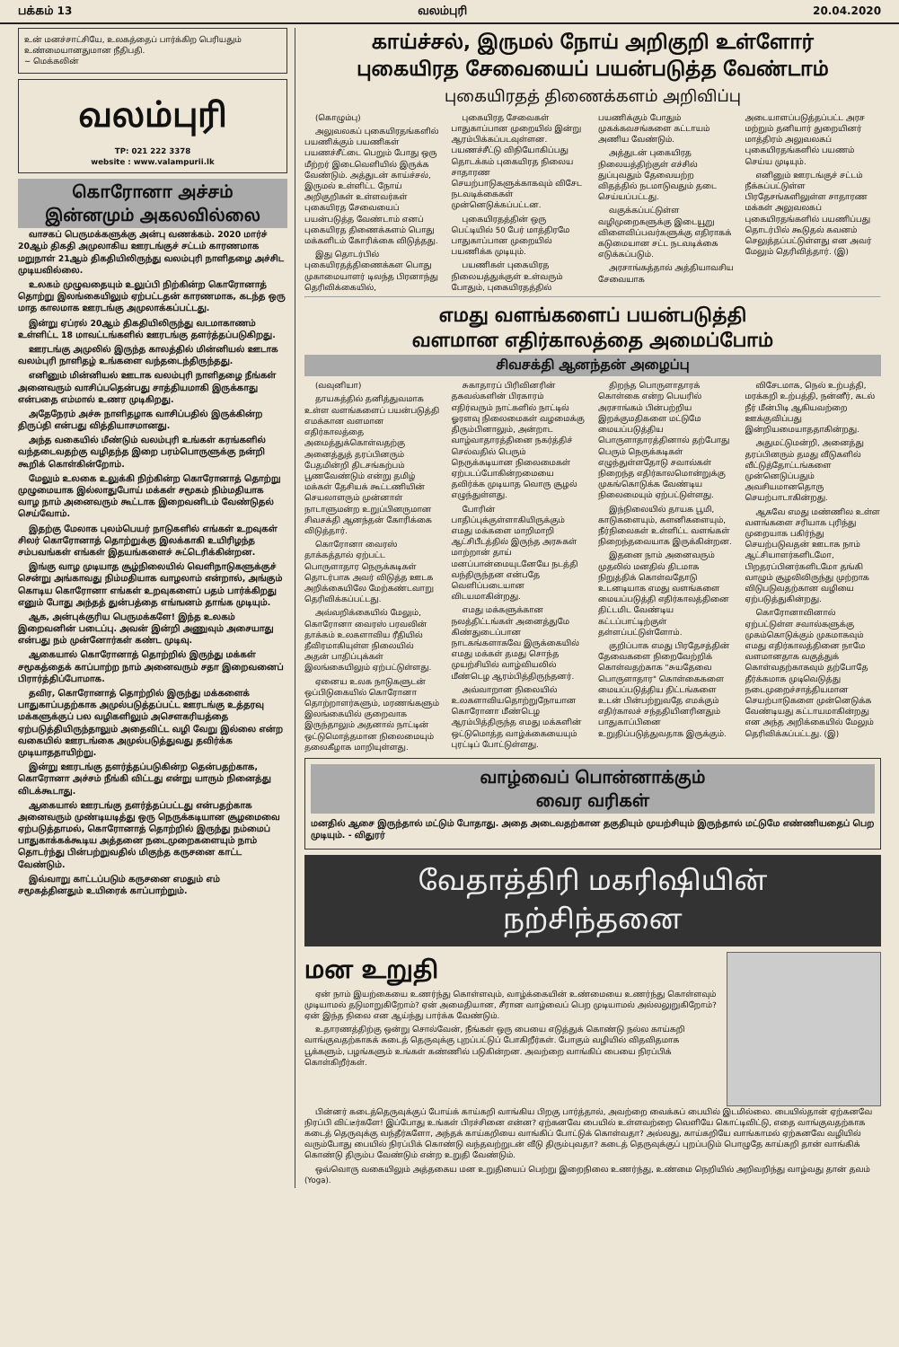பக்கம் 13 வலம்புரி 20.04.2020
உன் மனச்சாட்சியே, உலகத்தைப் பார்க்கிற பெரியதும் உண்மையானதுமான நீதிபதி.
~ மெக்கலின்
வலம்புரி
TP: 021 222 3378
website : www.valampurii.lk
கொரோனா அச்சம்
இன்னமும் அகலவில்லை
வாசகப் பெருமக்களுக்கு அன்பு வணக்கம். 2020 மார்ச் 20ஆம் திகதி அமுலாகிய ஊரடங்குச் சட்டம் காரணமாக மறுநாள் 21ஆம் திகதியிலிருந்து வலம்புரி நாளிதழை அச்சிட முடியவில்லை.
உலகம் முழுவதையும் உலுப்பி நிற்கின்ற கொரோனாத் தொற்று இலங்கையிலும் ஏற்பட்டதன் காரணமாக, கடந்த ஒரு மாத காலமாக ஊரடங்கு அமுலாக்கப்பட்டது.
இன்று ஏப்ரல் 20ஆம் திகதியிலிருந்து வடமாகாணம் உள்ளிட்ட 18 மாவட்டங்களில் ஊரடங்கு தளர்த்தப்படுகிறது.
ஊரடங்கு அமுலில் இருந்த காலத்தில் மின்னியல் ஊடாக வலம்புரி நாளிதழ் உங்களை வந்தடைந்திருந்தது.
எனினும் மின்னியல் ஊடாக வலம்புரி நாளிதழை நீங்கள் அனைவரும் வாசிப்பதென்பது சாத்தியமாகி இருக்காது என்பதை எம்மால் உணர முடிகிறது.
அதேநேரம் அச்சு நாளிதழாக வாசிப்பதில் இருக்கின்ற திருப்தி என்பது வித்தியாசமானது.
அந்த வகையில் மீண்டும் வலம்புரி உங்கள் கரங்களில் வந்தடைவதற்கு வழிதந்த இறை பரம்பொருளுக்கு நன்றி கூறிக் கொள்கின்றோம்.
மேலும் உலகை உலுக்கி நிற்கின்ற கொரோனாத் தொற்று முழுமையாக இல்லாதுபோய் மக்கள் சமூகம் நிம்மதியாக வாழ நாம் அனைவரும் கூட்டாக இறைவனிடம் வேண்டுதல் செய்வோம்.
இதற்கு மேலாக புலம்பெயர் நாடுகளில் எங்கள் உறவுகள் சிலர் கொரோனாத் தொற்றுக்கு இலக்காகி உயிரிழந்த சம்பவங்கள் எங்கள் இதயங்களைச் சுட்டெரிக்கின்றன.
இங்கு வாழ முடியாத சூழ்நிலையில் வெளிநாடுகளுக்குச் சென்று அங்காவது நிம்மதியாக வாழலாம் என்றால், அங்கும் கொடிய கொரோனா எங்கள் உறவுகளைப் பதம் பார்க்கிறது எனும் போது அந்தத் துன்பத்தை எங்ஙனம் தாங்க முடியும்.
ஆக, அன்புக்குரிய பெருமக்களே! இந்த உலகம் இறைவனின் படைப்பு. அவன் இன்றி அணுவும் அசையாது என்பது நம் முன்னோர்கள் கண்ட முடிவு.
ஆகையால் கொரோனாத் தொற்றில் இருந்து மக்கள் சமூகத்தைக் காப்பாற்ற நாம் அனைவரும் சதா இறைவனைப் பிரார்த்திப்போமாக.
தவிர, கொரோனாத் தொற்றில் இருந்து மக்களைக் பாதுகாப்பதற்காக அமுல்படுத்தப்பட்ட ஊரடங்கு உத்தரவு மக்களுக்குப் பல வழிகளிலும் அசௌகரியத்தை ஏற்படுத்தியிருந்தாலும் அதைவிட்ட வழி வேறு இல்லை என்ற வகையில் ஊரடங்கை அமுல்படுத்துவது தவிர்க்க முடியாததாயிற்று.
இன்று ஊரடங்கு தளர்த்தப்படுகின்ற தென்பதற்காக, கொரோனா அச்சம் நீங்கி விட்டது என்று யாரும் நினைத்து விடக்கூடாது.
ஆகையால் ஊரடங்கு தளர்த்தப்பட்டது என்பதற்காக அனைவரும் முண்டியடித்து ஒரு நெருக்கடியான சூழமைவை ஏற்படுத்தாமல், கொரோனாத் தொற்றில் இருந்து நம்மைப் பாதுகாக்கக்கூடிய அத்தனை நடைமுறைகளையும் நாம் தொடர்ந்து பின்பற்றுவதில் மிகுந்த கருசனை காட்ட வேண்டும்.
இவ்வாறு காட்டப்படும் கருசனை எமதும் எம் சமூகத்தினதும் உயிரைக் காப்பாற்றும்.
காய்ச்சல், இருமல் நோய் அறிகுறி உள்ளோர்
புகையிரத சேவையைப் பயன்படுத்த வேண்டாம்
புகையிரதத் திணைக்களம் அறிவிப்பு
(கொழும்பு)
அலுவலகப் புகையிரதங்களில் பயணிக்கும் பயணிகள் பயணச்சீட்டை பெறும் போது ஒரு மீற்றர் இடைவெளியில் இருக்க வேண்டும். அத்துடன் காய்ச்சல், இருமல் உள்ளிட்ட நோய் அறிகுறிகள் உள்ளவர்கள் புகையிரத சேவையைப் பயன்படுத்த வேண்டாம் எனப் புகையிரத திணைக்களம் பொது மக்களிடம் கோரிக்கை விடுத்தது.
இது தொடர்பில் புகையிரதத்திணைக்கள பொது முகாமையாளர் டிலந்த பிரனாந்து தெரிவிக்கையில்,
புகையிரத சேவைகள் பாதுகாப்பான முறையில் இன்று ஆரம்பிக்கப்படவுள்ளன. பயணச்சீட்டு விநியோகிப்பது தொடக்கம் புகையிரத நிலைய சாதாரண செயற்பாடுகளுக்காகவும் விசேட நடவடிக்கைகள் முன்னெடுக்கப்பட்டன.
புகையிரதத்தின் ஒரு பெட்டியில் 50 பேர் மாத்திரமே பாதுகாப்பான முறையில் பயணிக்க முடியும்.
பயணிகள் புகையிரத நிலையத்துக்குள் உள்வரும் போதும், புகையிரதத்தில் பயணிக்கும் போதும் முகக்கவசங்களை கட்டாயம் அணிய வேண்டும்.
அத்துடன் புகையிரத நிலையத்திற்குள் எச்சில் துப்புவதும் தேவையற்ற விதத்தில் நடமாடுவதும் தடை செய்யப்பட்டது.
வகுக்கப்பட்டுள்ள வழிமுறைகளுக்கு இடையூறு விளைவிப்பவர்களுக்கு எதிராகக் கடுமையான சட்ட நடவடிக்கை எடுக்கப்படும்.
அரசாங்கத்தால் அத்தியாவசிய சேவையாக அடையாளப்படுத்தப்பட்ட அரச மற்றும் தனியார் துறையினர் மாத்திரம் அலுவலகப் புகையிரதங்களில் பயணம் செய்ய முடியும்.
எனினும் ஊரடங்குச் சட்டம் நீக்கப்பட்டுள்ள பிரதேசங்களிலுள்ள சாதாரண மக்கள் அலுவலகப் புகையிரதங்களில் பயணிப்பது தொடர்பில் கூடுதல் கவனம் செலுத்தப்பட்டுள்ளது என அவர் மேலும் தெரிவித்தார். (இ)
எமது வளங்களைப் பயன்படுத்தி
வளமான எதிர்காலத்தை அமைப்போம்
சிவசக்தி ஆனந்தன் அழைப்பு
(வவுனியா)
தாயகத்தில் தனித்துவமாக உள்ள வளங்களைப் பயன்படுத்தி எமக்கான வளமான எதிர்காலத்தை அமைத்துக்கொள்வதற்கு அனைத்துத் தரப்பினரும் பேதமின்றி திடசங்கற்பம் பூணவேண்டும் என்று தமிழ் மக்கள் தேசியக் கூட்டணியின் செயலாளரும் முன்னாள் நாடாளுமன்ற உறுப்பினருமான சிவசக்தி ஆனந்தன் கோரிக்கை விடுத்தார்.
கொரோனா வைரஸ் தாக்கத்தால் ஏற்பட்ட பொருளாதார நெருக்கடிகள் தொடர்பாக அவர் விடுத்த ஊடக அறிக்கையிலே மேற்கண்டவாறு தெரிவிக்கப்பட்டது.
அவ்வறிக்கையில் மேலும், கொரோனா வைரஸ் பரவலின் தாக்கம் உலகளாவிய ரீதியில் தீவிரமாகியுள்ள நிலையில் அதன் பாதிப்புக்கள் இலங்கையிலும் ஏற்பட்டுள்ளது.
ஏனைய உலக நாடுகளுடன் ஒப்பிடுகையில் கொரோனா தொற்றாளர்களும், மரணங்களும் இலங்கையில் குறைவாக இருந்தாலும் அதனால் நாட்டின் ஒட்டுமொத்தமான நிலைமையும் தலைகீழாக மாறியுள்ளது.
சுகாதாரப் பிரிவினரின் தகவல்களின் பிரகாரம் எதிர்வரும் நாட்களில் நாட்டில் ஓரளவு நிலைமைகள் வழமைக்கு திரும்பினாலும், அன்றாட வாழ்வாதாரத்தினை நகர்த்திச் செல்வதில் பெரும் நெருக்கடியான நிலைமைகள் ஏற்படப்போகின்றமையை தவிர்க்க முடியாத வொரு சூழல் எழுந்துள்ளது.
போரின் பாதிப்புக்குள்ளாகியிருக்கும் எமது மக்களை மாறிமாறி ஆட்சிபீடத்தில் இருந்த அரசுகள் மாற்றான் தாய் மனப்பான்மையுடனேயே நடத்தி வந்திருந்தன என்பதே வெளிப்படையான விடயமாகின்றது.
எமது மக்களுக்கான நலத்திட்டங்கள் அனைத்துமே கிண்துடைப்பான நாடகங்களாகவே இருக்கையில் எமது மக்கள் தமது சொந்த முயற்சியில் வாழ்வியலில் மீண்டெழ ஆரம்பித்திருந்தனர்.
அவ்வாறான நிலையில் உலகளாவியதொற்றுநோயான கொரோனா மீண்டெழ ஆரம்பித்திருந்த எமது மக்களின் ஒட்டுமொத்த வாழ்க்கையையும் புரட்டிப் போட்டுள்ளது.
திறந்த பொருளாதாரக் கொள்கை என்ற பெயரில் அரசாங்கம் பின்பற்றிய இறக்குமதிகளை மட்டுமே மையப்படுத்திய பொருளாதாரத்தினால் தற்போது பெரும் நெருக்கடிகள் எழுந்துள்ளதோடு சவால்கள் நிறைந்த எதிர்காலமொன்றுக்கு முகங்கொடுக்க வேண்டிய நிலைமையும் ஏற்பட்டுள்ளது.
இந்நிலையில் தாயக பூமி, காடுகளையும், களனிகளையும், நீர்நிலைகள் உள்ளிட்ட வளங்கள் நிறைந்தவையாக இருக்கின்றன.
இதனை நாம் அனைவரும் முதலில் மனதில் திடமாக நிறுத்திக் கொள்வதோடு உடனடியாக எமது வளங்களை மையப்படுத்தி எதிர்காலத்தினை திட்டமிட வேண்டிய கட்டப்பாட்டிற்குள் தள்ளப்பட்டுள்ளோம்.
குறிப்பாக எமது பிரதேசத்தின் தேவைகளை நிறைவேற்றிக் கொள்வதற்காக "சுயதேவை பொருளாதார" கொள்கைகளை மையப்படுத்திய திட்டங்களை உடன் பின்பற்றுவதே எமக்கும் எதிர்காலச் சந்ததியினரினதும் பாதுகாப்பினை உறுதிப்படுத்துவதாக இருக்கும்.
விசேடமாக, நெல் உற்பத்தி, மரக்கறி உற்பத்தி, நன்னீர், கடல் நீர் மீன்பிடி ஆகியவற்றை ஊக்குவிப்பது இன்றியமையாததாகின்றது.
அதுமட்டுமன்றி, அனைத்து தரப்பினரும் தமது வீடுகளில் வீட்டுத்தோட்டங்களை முன்னெடுப்பதும் அவசியமானதொரு செயற்பாடாகின்றது.
ஆகவே எமது மண்ணில உள்ள வளங்களை சரியாக புரிந்து முறையாக பகிர்ந்து செயற்படுவதன் ஊடாக நாம் ஆட்சியாளர்களிடமோ, பிறதரப்பினர்களிடமோ தங்கி வாழும் சூழலிலிருந்து முற்றாக விடுபடுவதற்கான வழியை ஏற்படுத்துகின்றது.
கொரோனாவினால் ஏற்பட்டுள்ள சவால்களுக்கு முகம்கொடுக்கும் முகமாகவும் எமது எதிர்காலத்தினை நாமே வளமானதாக வகுத்துக் கொள்வதற்காகவும் தற்போதே தீர்க்கமாக முடிவெடுத்து நடைமுறைச்சாத்தியமான செயற்பாடுகளை முன்னெடுக்க வேண்டியது கட்டாயமாகின்றது என அந்த அறிக்கையில் மேலும் தெரிவிக்கப்பட்டது. (இ)
வாழ்வைப் பொன்னாக்கும்
வைர வரிகள்
மனதில் ஆசை இருந்தால் மட்டும் போதாது. அதை அடைவதற்கான தகுதியும் முயற்சியும் இருந்தால் மட்டுமே எண்ணியதைப் பெற முடியும். - விதுரர்
வேதாத்திரி மகரிஷியின்
நற்சிந்தனை
மன உறுதி
ஏன் நாம் இயற்கையை உணர்ந்து கொள்ளவும், வாழ்க்கையின் உண்மையை உணர்ந்து கொள்ளவும் முடியாமல் தடுமாறுகிறோம்? ஏன் அமைதியான, சீரான வாழ்வைப் பெற முடியாமல் அல்லலுறுகிறோம்? ஏன் இந்த நிலை என ஆய்ந்து பார்க்க வேண்டும்.
உதாரணத்திற்கு ஒன்று சொல்வேன், நீங்கள் ஒரு பையை எடுத்துக் கொண்டு நல்ல காய்கறி வாங்குவதற்காகக் கடைத் தெருவுக்கு புறப்பட்டுப் போகிறீர்கள். போகும் வழியில் விதவிதமாக பூக்களும், பழங்களும் உங்கள் கண்ணில் படுகின்றன. அவற்றை வாங்கிப் பையை நிரப்பிக் கொள்கிறீர்கள்.
பின்னர் கடைத்தெருவுக்குப் போய்க் காய்கறி வாங்கிய பிறகு பார்த்தால், அவற்றை வைக்கப் பையில் இடமில்லை. பையில்தான் ஏற்கனவே நிரப்பி விட்டீர்களே! இப்போது உங்கள் பிரச்சினை என்ன? ஏற்கனவே பையில் உள்ளவற்றை வெளியே கொட்டிவிட்டு, எதை வாங்குவதற்காக கடைத் தெருவுக்கு வந்தீர்களோ, அந்தக் காய்கறியை வாங்கிப் போட்டுக் கொள்வதா? அல்லது, காய்கறியே வாங்காமல் ஏற்கனவே வழியில் வரும்போது பையில் நிரப்பிக் கொண்டு வந்தவற்றுடன் வீடு திரும்புவதா? கடைத் தெருவுக்குப் புறப்படும் பொழுதே காய்கறி தான் வாங்கிக் கொண்டு திரும்ப வேண்டும் என்ற உறுதி வேண்டும்.
ஒவ்வொரு வகையிலும் அத்தகைய மன உறுதியைப் பெற்று இறைநிலை உணர்ந்து, உண்மை நெறியில் அறிவறிந்து வாழ்வது தான் தவம் (Yoga).